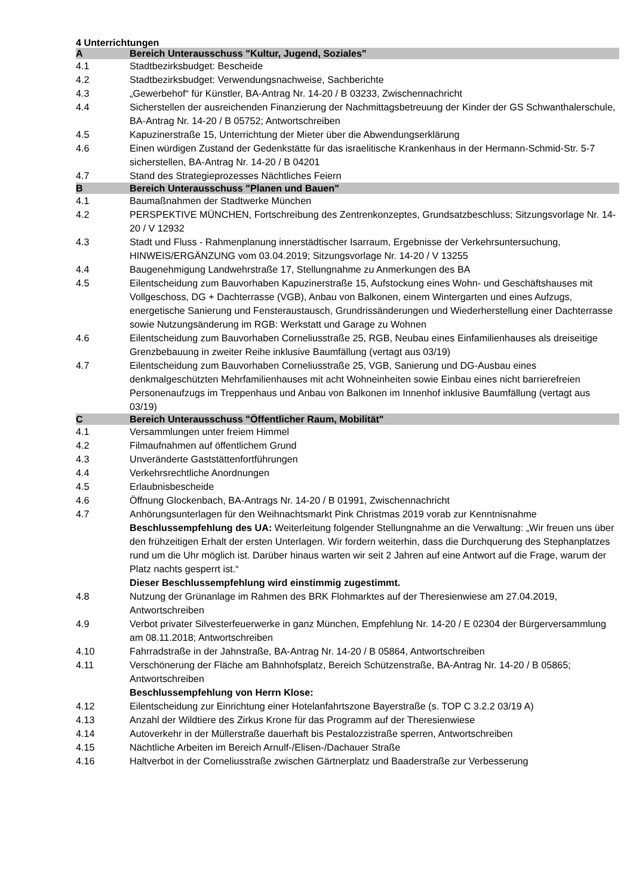4 Unterrichtungen
| A | Bereich Unterausschuss "Kultur, Jugend, Soziales" |
| 4.1 | Stadtbezirksbudget: Bescheide |
| 4.2 | Stadtbezirksbudget: Verwendungsnachweise, Sachberichte |
| 4.3 | „Gewerbehof“ für Künstler, BA-Antrag Nr. 14-20 / B 03233, Zwischennachricht |
| 4.4 | Sicherstellen der ausreichenden Finanzierung der Nachmittagsbetreuung der Kinder der GS Schwanthalerschule, BA-Antrag Nr. 14-20 / B 05752; Antwortschreiben |
| 4.5 | Kapuzinerstraße 15, Unterrichtung der Mieter über die Abwendungserklärung |
| 4.6 | Einen würdigen Zustand der Gedenkstätte für das israelitische Krankenhaus in der Hermann-Schmid-Str. 5-7 sicherstellen, BA-Antrag Nr. 14-20 / B 04201 |
| 4.7 | Stand des Strategieprozesses Nächtliches Feiern |
| B | Bereich Unterausschuss "Planen und Bauen" |
| 4.1 | Baumaßnahmen der Stadtwerke München |
| 4.2 | PERSPEKTIVE MÜNCHEN, Fortschreibung des Zentrenkonzeptes, Grundsatzbeschluss; Sitzungsvorlage Nr. 14-20 / V 12932 |
| 4.3 | Stadt und Fluss - Rahmenplanung innerstädtischer Isarraum, Ergebnisse der Verkehrsuntersuchung, HINWEIS/ERGÄNZUNG vom 03.04.2019; Sitzungsvorlage Nr. 14-20 / V 13255 |
| 4.4 | Baugenehmigung Landwehrstraße 17, Stellungnahme zu Anmerkungen des BA |
| 4.5 | Eilentscheidung zum Bauvorhaben Kapuzinerstraße 15, Aufstockung eines Wohn- und Geschäftshauses mit Vollgeschoss, DG + Dachterrasse (VGB), Anbau von Balkonen, einem Wintergarten und eines Aufzugs, energetische Sanierung und Fensteraustausch, Grundrissänderungen und Wiederherstellung einer Dachterrasse sowie Nutzungsänderung im RGB: Werkstatt und Garage zu Wohnen |
| 4.6 | Eilentscheidung zum Bauvorhaben Corneliusstraße 25, RGB, Neubau eines Einfamilienhauses als dreiseitige Grenzbebauung in zweiter Reihe inklusive Baumfällung (vertagt aus 03/19) |
| 4.7 | Eilentscheidung zum Bauvorhaben Corneliusstraße 25, VGB, Sanierung und DG-Ausbau eines denkmalgeschützten Mehrfamilienhauses mit acht Wohneinheiten sowie Einbau eines nicht barrierefreien Personenaufzugs im Treppenhaus und Anbau von Balkonen im Innenhof inklusive Baumfällung (vertagt aus 03/19) |
| C | Bereich Unterausschuss "Öffentlicher Raum, Mobilität" |
| 4.1 | Versammlungen unter freiem Himmel |
| 4.2 | Filmaufnahmen auf öffentlichem Grund |
| 4.3 | Unveränderte Gaststättenfortführungen |
| 4.4 | Verkehrsrechtliche Anordnungen |
| 4.5 | Erlaubnisbescheide |
| 4.6 | Öffnung Glockenbach, BA-Antrags Nr. 14-20 / B 01991, Zwischennachricht |
| 4.7 | Anhörungsunterlagen für den Weihnachtsmarkt Pink Christmas 2019 vorab zur Kenntnisnahme Beschlussempfehlung des UA: Weiterleitung folgender Stellungnahme an die Verwaltung: „Wir freuen uns über den frühzeitigen Erhalt der ersten Unterlagen. Wir fordern weiterhin, dass die Durchquerung des Stephanplatzes rund um die Uhr möglich ist. Darüber hinaus warten wir seit 2 Jahren auf eine Antwort auf die Frage, warum der Platz nachts gesperrt ist.“ Dieser Beschlussempfehlung wird einstimmig zugestimmt. |
| 4.8 | Nutzung der Grünanlage im Rahmen des BRK Flohmarktes auf der Theresienwiese am 27.04.2019, Antwortschreiben |
| 4.9 | Verbot privater Silvesterfeuerwerke in ganz München, Empfehlung Nr. 14-20 / E 02304 der Bürgerversammlung am 08.11.2018; Antwortschreiben |
| 4.10 | Fahrradstraße in der Jahnstraße, BA-Antrag Nr. 14-20 / B 05864, Antwortschreiben |
| 4.11 | Verschönerung der Fläche am Bahnhofsplatz, Bereich Schützenstraße, BA-Antrag Nr. 14-20 / B 05865; Antwortschreiben Beschlussempfehlung von Herrn Klose: |
| 4.12 | Eilentscheidung zur Einrichtung einer Hotelanfahrtszone Bayerstraße (s. TOP C 3.2.2 03/19 A) |
| 4.13 | Anzahl der Wildtiere des Zirkus Krone für das Programm auf der Theresienwiese |
| 4.14 | Autoverkehr in der Müllerstraße dauerhaft bis Pestalozzistraße sperren, Antwortschreiben |
| 4.15 | Nächtliche Arbeiten im Bereich Arnulf-/Elisen-/Dachauer Straße |
| 4.16 | Haltverbot in der Corneliusstraße zwischen Gärtnerplatz und Baaderstraße zur Verbesserung |